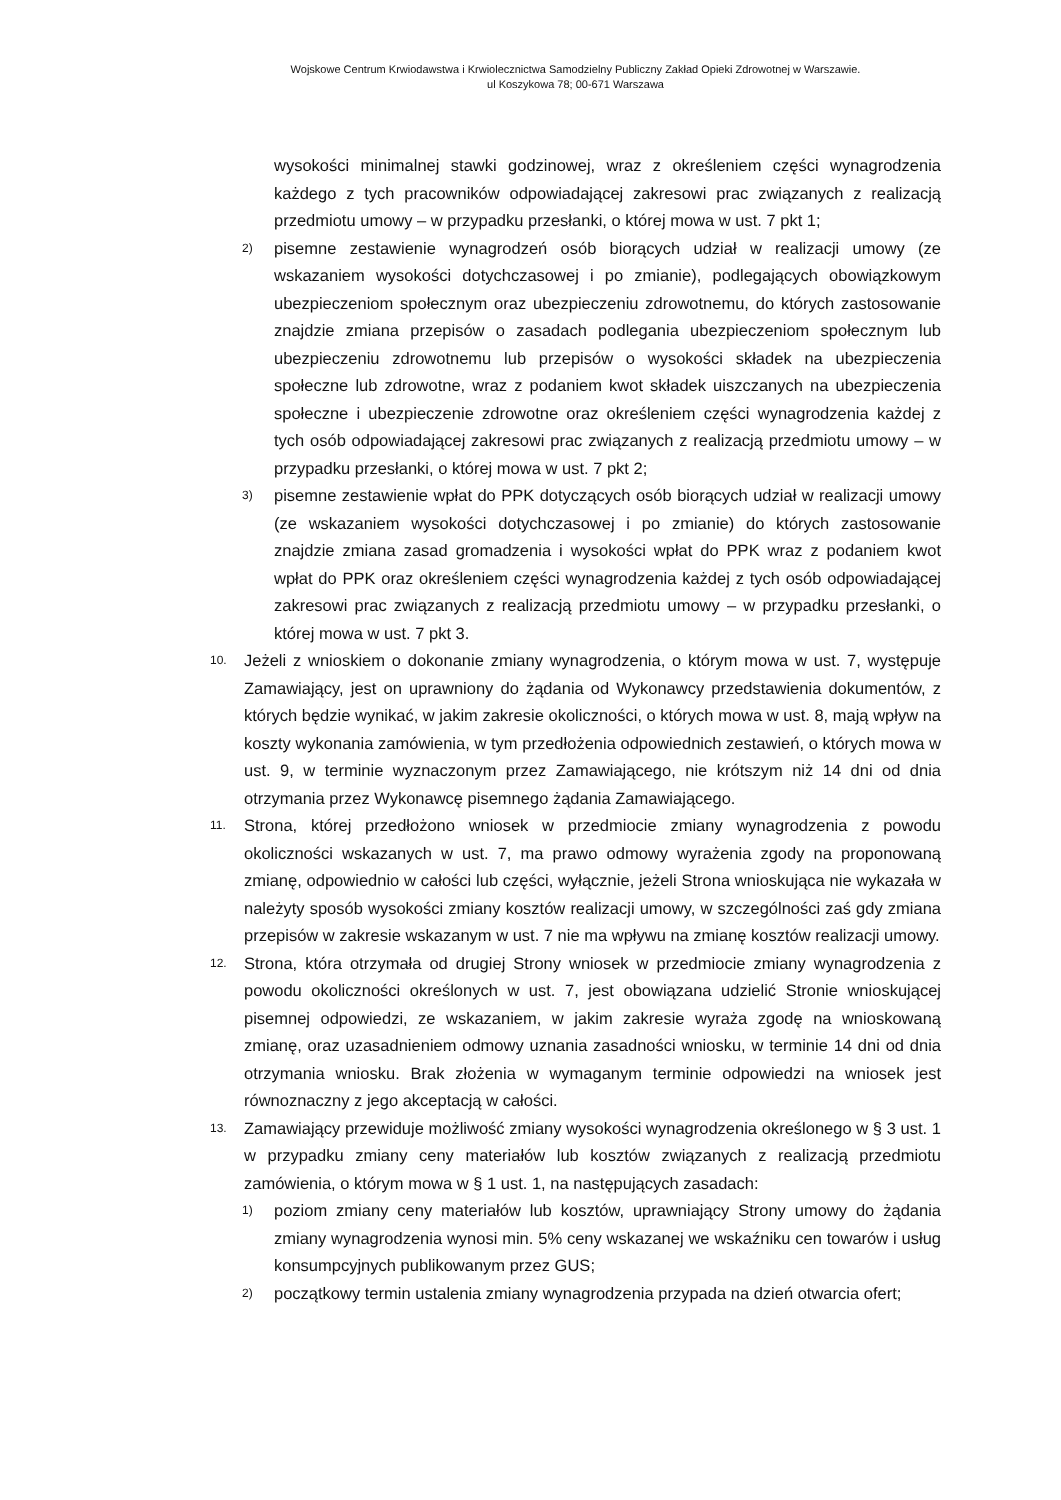Wojskowe Centrum Krwiodawstwa i Krwiolecznictwa Samodzielny Publiczny Zakład Opieki Zdrowotnej w Warszawie.
ul Koszykowa 78; 00-671 Warszawa
wysokości minimalnej stawki godzinowej, wraz z określeniem części wynagrodzenia każdego z tych pracowników odpowiadającej zakresowi prac związanych z realizacją przedmiotu umowy – w przypadku przesłanki, o której mowa w ust. 7 pkt 1;
2) pisemne zestawienie wynagrodzeń osób biorących udział w realizacji umowy (ze wskazaniem wysokości dotychczasowej i po zmianie), podlegających obowiązkowym ubezpieczeniom społecznym oraz ubezpieczeniu zdrowotnemu, do których zastosowanie znajdzie zmiana przepisów o zasadach podlegania ubezpieczeniom społecznym lub ubezpieczeniu zdrowotnemu lub przepisów o wysokości składek na ubezpieczenia społeczne lub zdrowotne, wraz z podaniem kwot składek uiszczanych na ubezpieczenia społeczne i ubezpieczenie zdrowotne oraz określeniem części wynagrodzenia każdej z tych osób odpowiadającej zakresowi prac związanych z realizacją przedmiotu umowy – w przypadku przesłanki, o której mowa w ust. 7 pkt 2;
3) pisemne zestawienie wpłat do PPK dotyczących osób biorących udział w realizacji umowy (ze wskazaniem wysokości dotychczasowej i po zmianie) do których zastosowanie znajdzie zmiana zasad gromadzenia i wysokości wpłat do PPK wraz z podaniem kwot wpłat do PPK oraz określeniem części wynagrodzenia każdej z tych osób odpowiadającej zakresowi prac związanych z realizacją przedmiotu umowy – w przypadku przesłanki, o której mowa w ust. 7 pkt 3.
10. Jeżeli z wnioskiem o dokonanie zmiany wynagrodzenia, o którym mowa w ust. 7, występuje Zamawiający, jest on uprawniony do żądania od Wykonawcy przedstawienia dokumentów, z których będzie wynikać, w jakim zakresie okoliczności, o których mowa w ust. 8, mają wpływ na koszty wykonania zamówienia, w tym przedłożenia odpowiednich zestawień, o których mowa w ust. 9, w terminie wyznaczonym przez Zamawiającego, nie krótszym niż 14 dni od dnia otrzymania przez Wykonawcę pisemnego żądania Zamawiającego.
11. Strona, której przedłożono wniosek w przedmiocie zmiany wynagrodzenia z powodu okoliczności wskazanych w ust. 7, ma prawo odmowy wyrażenia zgody na proponowaną zmianę, odpowiednio w całości lub części, wyłącznie, jeżeli Strona wnioskująca nie wykazała w należyty sposób wysokości zmiany kosztów realizacji umowy, w szczególności zaś gdy zmiana przepisów w zakresie wskazanym w ust. 7 nie ma wpływu na zmianę kosztów realizacji umowy.
12. Strona, która otrzymała od drugiej Strony wniosek w przedmiocie zmiany wynagrodzenia z powodu okoliczności określonych w ust. 7, jest obowiązana udzielić Stronie wnioskującej pisemnej odpowiedzi, ze wskazaniem, w jakim zakresie wyraża zgodę na wnioskowaną zmianę, oraz uzasadnieniem odmowy uznania zasadności wniosku, w terminie 14 dni od dnia otrzymania wniosku. Brak złożenia w wymaganym terminie odpowiedzi na wniosek jest równoznaczny z jego akceptacją w całości.
13. Zamawiający przewiduje możliwość zmiany wysokości wynagrodzenia określonego w § 3 ust. 1 w przypadku zmiany ceny materiałów lub kosztów związanych z realizacją przedmiotu zamówienia, o którym mowa w § 1 ust. 1, na następujących zasadach:
1) poziom zmiany ceny materiałów lub kosztów, uprawniający Strony umowy do żądania zmiany wynagrodzenia wynosi min. 5% ceny wskazanej we wskaźniku cen towarów i usług konsumpcyjnych publikowanym przez GUS;
2) początkowy termin ustalenia zmiany wynagrodzenia przypada na dzień otwarcia ofert;